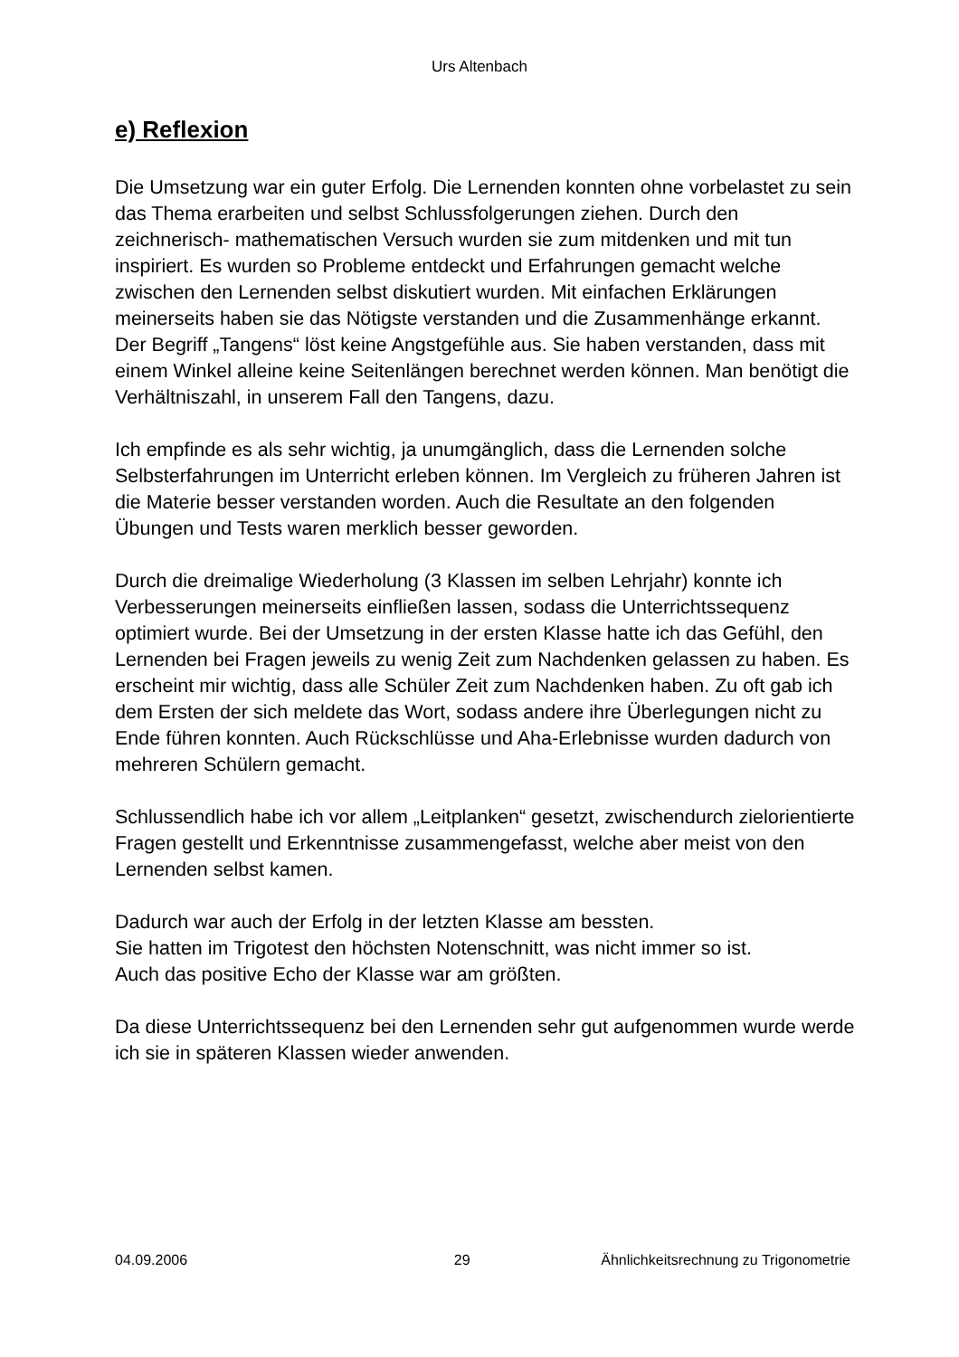Urs Altenbach
e) Reflexion
Die Umsetzung war ein guter Erfolg. Die Lernenden konnten ohne vorbelastet zu sein das Thema erarbeiten und selbst Schlussfolgerungen ziehen. Durch den zeichnerisch- mathematischen Versuch wurden sie zum mitdenken und mit tun inspiriert. Es wurden so Probleme entdeckt und Erfahrungen gemacht welche zwischen den Lernenden selbst diskutiert wurden. Mit einfachen Erklärungen meinerseits haben sie das Nötigste verstanden und die Zusammenhänge erkannt. Der Begriff „Tangens“ löst keine Angstgefühle aus. Sie haben verstanden, dass mit einem Winkel alleine keine Seitenlängen berechnet werden können. Man benötigt die Verhältniszahl, in unserem Fall den Tangens, dazu.
Ich empfinde es als sehr wichtig, ja unumgänglich, dass die Lernenden solche Selbsterfahrungen im Unterricht erleben können. Im Vergleich zu früheren Jahren ist die Materie besser verstanden worden. Auch die Resultate an den folgenden Übungen und Tests waren merklich besser geworden.
Durch die dreimalige Wiederholung (3 Klassen im selben Lehrjahr) konnte ich Verbesserungen meinerseits einfließen lassen, sodass die Unterrichtssequenz optimiert wurde. Bei der Umsetzung in der ersten Klasse hatte ich das Gefühl, den Lernenden bei Fragen jeweils zu wenig Zeit zum Nachdenken gelassen zu haben. Es erscheint mir wichtig, dass alle Schüler Zeit zum Nachdenken haben. Zu oft gab ich dem Ersten der sich meldete das Wort, sodass andere ihre Überlegungen nicht zu Ende führen konnten. Auch Rückschlüsse und Aha-Erlebnisse wurden dadurch von mehreren Schülern gemacht.
Schlussendlich habe ich vor allem „Leitplanken“ gesetzt, zwischendurch zielorientierte Fragen gestellt und Erkenntnisse zusammengefasst, welche aber meist von den Lernenden selbst kamen.
Dadurch war auch der Erfolg in der letzten Klasse am bessten.
Sie hatten im Trigotest den höchsten Notenschnitt, was nicht immer so ist.
Auch das positive Echo der Klasse war am größten.
Da diese Unterrichtssequenz bei den Lernenden sehr gut aufgenommen wurde werde ich sie in späteren Klassen wieder anwenden.
04.09.2006 29 Ähnlichkeitsrechnung zu Trigonometrie